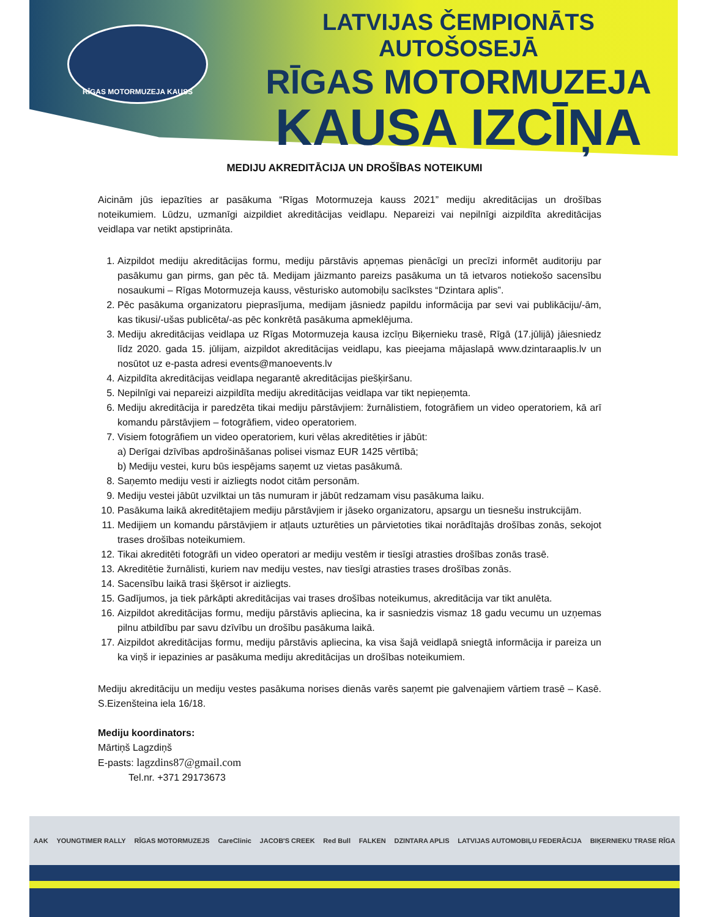RĪGAS MOTORMUZEJA KAUSS
LATVIJAS ČEMPIONĀTS AUTOŠOSEJĀ
RĪGAS MOTORMUZEJA
KAUSA IZCĪŅA
MEDIJU AKREDITĀCIJA UN DROŠĪBAS NOTEIKUMI
Aicinām jūs iepazīties ar pasākuma “Rīgas Motormuzeja kauss 2021” mediju akreditācijas un drošības noteikumiem. Lūdzu, uzmanīgi aizpildiet akreditācijas veidlapu. Nepareizi vai nepilnīgi aizpildīta akreditācijas veidlapa var netikt apstiprināta.
1. Aizpildot mediju akreditācijas formu, mediju pārstāvis apņemas pienācīgi un precīzi informēt auditoriju par pasākumu gan pirms, gan pēc tā. Medijam jāizmanto pareizs pasākuma un tā ietvaros notiekošo sacensību nosaukumi – Rīgas Motormuzeja kauss, vēsturisko automobiļu sacīkstes “Dzintara aplis”.
2. Pēc pasākuma organizatoru pieprasījuma, medijam jāsniedz papildu informācija par sevi vai publikāciju/-ām, kas tikusi/-ušas publicēta/-as pēc konkrētā pasākuma apmeklējuma.
3. Mediju akreditācijas veidlapa uz Rīgas Motormuzeja kausa izcīņu Biķernieku trasē, Rīgā (17.jūlijā) jāiesniedz līdz 2020. gada 15. jūlijam, aizpildot akreditācijas veidlapu, kas pieejama mājaslapā www.dzintaraaplis.lv un nosūtot uz e-pasta adresi events@manoevents.lv
4. Aizpildīta akreditācijas veidlapa negarantē akreditācijas piešķiršanu.
5. Nepilnīgi vai nepareizi aizpildīta mediju akreditācijas veidlapa var tikt nepieņemta.
6. Mediju akreditācija ir paredzēta tikai mediju pārstāvjiem: žurnālistiem, fotogrāfiem un video operatoriem, kā arī komandu pārstāvjiem – fotogrāfiem, video operatoriem.
7. Visiem fotogrāfiem un video operatoriem, kuri vēlas akreditēties ir jābūt:
a) Derīgai dzīvības apdrošināšanas polisei vismaz EUR 1425 vērtībā;
b) Mediju vestei, kuru būs iespējams saņemt uz vietas pasākumā.
8. Saņemto mediju vesti ir aizliegts nodot citām personām.
9. Mediju vestei jābūt uzvilktai un tās numuram ir jābūt redzamam visu pasākuma laiku.
10. Pasākuma laikā akreditētajiem mediju pārstāvjiem ir jāseko organizatoru, apsargu un tiesnešu instrukcijām.
11. Medijiem un komandu pārstāvjiem ir atļauts uzturēties un pārvietoties tikai norādītajās drošības zonās, sekojot trases drošības noteikumiem.
12. Tikai akreditēti fotogrāfi un video operatori ar mediju vestēm ir tiesīgi atrasties drošības zonās trasē.
13. Akreditētie žurnālisti, kuriem nav mediju vestes, nav tiesīgi atrasties trases drošības zonās.
14. Sacensību laikā trasi šķērsot ir aizliegts.
15. Gadījumos, ja tiek pārkāpti akreditācijas vai trases drošības noteikumus, akreditācija var tikt anulēta.
16. Aizpildot akreditācijas formu, mediju pārstāvis apliecina, ka ir sasniedzis vismaz 18 gadu vecumu un uzņemas pilnu atbildību par savu dzīvību un drošību pasākuma laikā.
17. Aizpildot akreditācijas formu, mediju pārstāvis apliecina, ka visa šajā veidlapā sniegtā informācija ir pareiza un ka viņš ir iepazinies ar pasākuma mediju akreditācijas un drošības noteikumiem.
Mediju akreditāciju un mediju vestes pasākuma norises dienās varēs saņemt pie galvenajiem vārtiem trasē – Kasē. S.Eizenšteina iela 16/18.
Mediju koordinators:
Mārtiņš Lagzdiņš
E-pasts: lagzdins87@gmail.com
Tel.nr. +371 29173673
AAK YOUNGTIMER RALLY RĪGAS MOTORMUZEJS CareClinic JACOB'S CREEK Red Bull FALKEN DZINTARA APLIS LATVIJAS AUTOMOBIĻU FEDERĀCIJA BIĶERNIEKU TRASE RĪGA